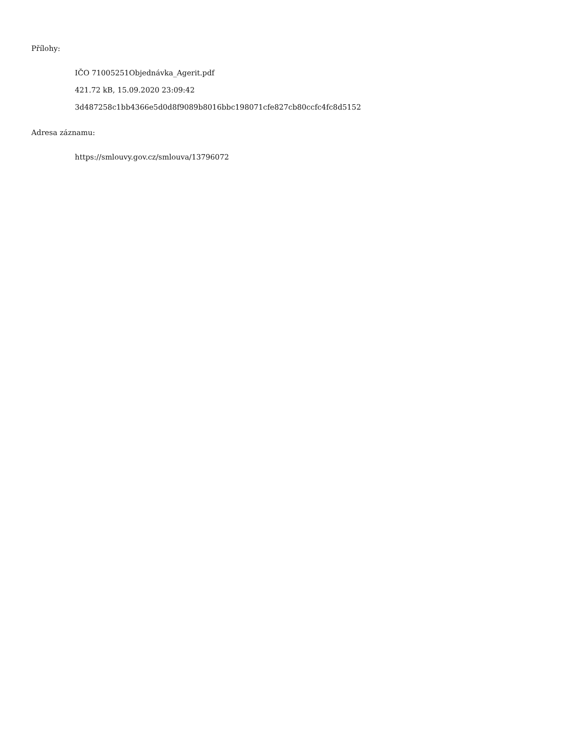Přílohy:
IČO 71005251Objednávka_Agerit.pdf
421.72 kB, 15.09.2020 23:09:42
3d487258c1bb4366e5d0d8f9089b8016bbc198071cfe827cb80ccfc4fc8d5152
Adresa záznamu:
https://smlouvy.gov.cz/smlouva/13796072